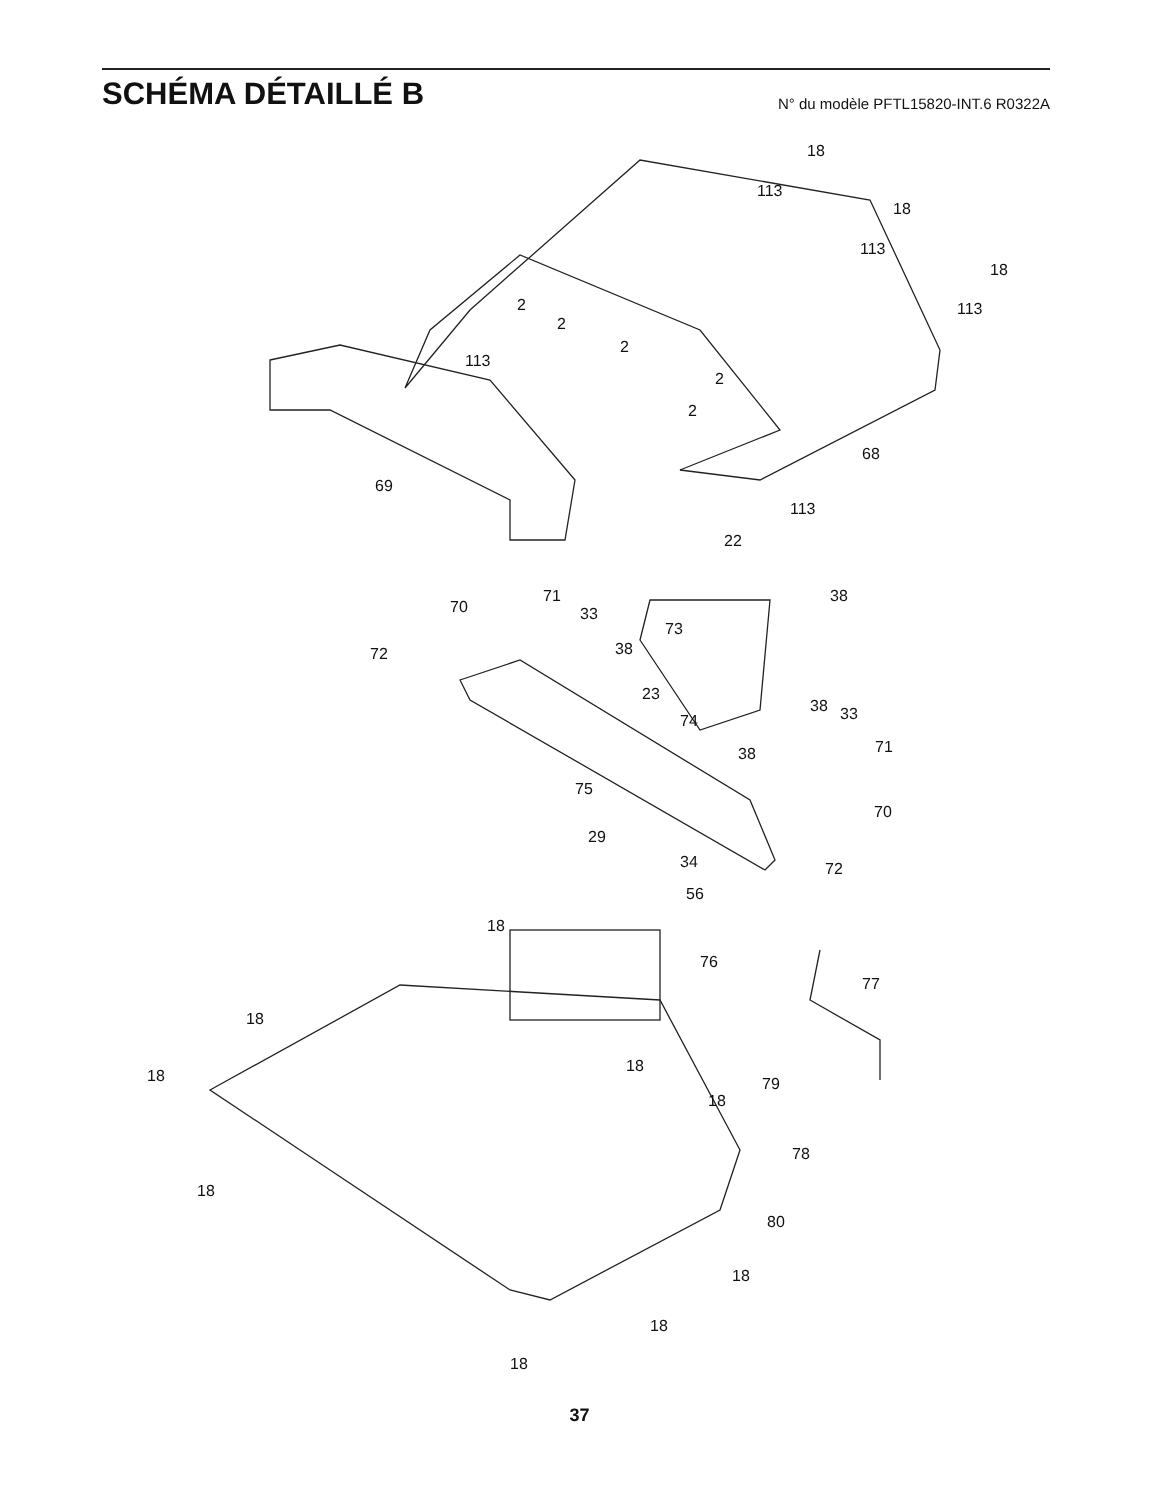SCHÉMA DÉTAILLÉ B
N° du modèle PFTL15820-INT.6 R0322A
18
113
18
113
18
113 2
2
2
113
2
2
68
69
113
22
71 38
70 33
73
72 38
23
38 33 74
71 38
75
70
29
34 72
56
18
76
77
18
18
18
79
18
78
18
80
18
18
18
37